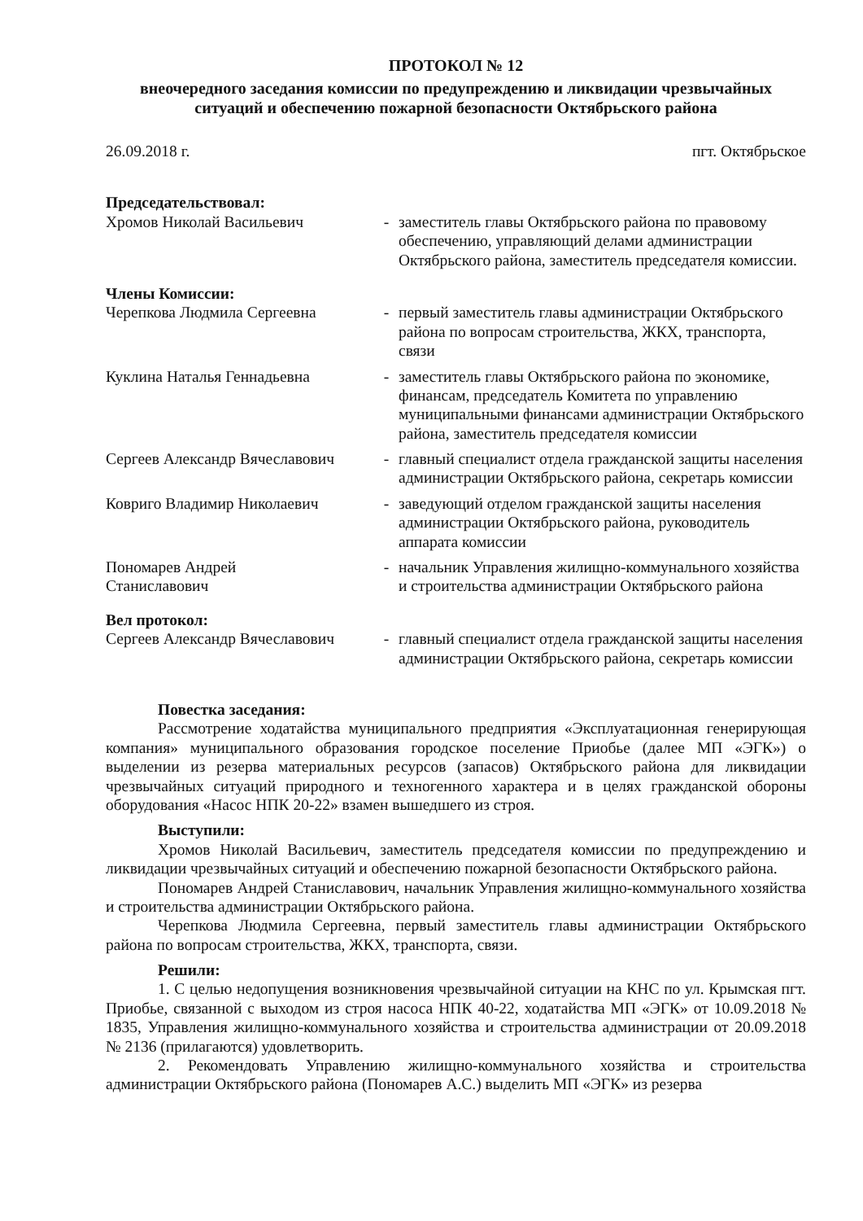ПРОТОКОЛ № 12
внеочередного заседания комиссии по предупреждению и ликвидации чрезвычайных ситуаций и обеспечению пожарной безопасности Октябрьского района
26.09.2018 г. пгт. Октябрьское
Председательствовал:
Хромов Николай Васильевич - заместитель главы Октябрьского района по правовому обеспечению, управляющий делами администрации Октябрьского района, заместитель председателя комиссии.
Члены Комиссии:
Черепкова Людмила Сергеевна - первый заместитель главы администрации Октябрьского района по вопросам строительства, ЖКХ, транспорта, связи
Куклина Наталья Геннадьевна - заместитель главы Октябрьского района по экономике, финансам, председатель Комитета по управлению муниципальными финансами администрации Октябрьского района, заместитель председателя комиссии
Сергеев Александр Вячеславович
- главный специалист отдела гражданской защиты населения администрации Октябрьского района, секретарь комиссии
Ковриго Владимир Николаевич - заведующий отделом гражданской защиты населения администрации Октябрьского района, руководитель аппарата комиссии
Пономарев Андрей
Станиславович
- начальник Управления жилищно-коммунального хозяйства и строительства администрации Октябрьского района
Вел протокол:
Сергеев Александр Вячеславович
- главный специалист отдела гражданской защиты населения администрации Октябрьского района, секретарь комиссии
Повестка заседания:
Рассмотрение ходатайства муниципального предприятия «Эксплуатационная генерирующая компания» муниципального образования городское поселение Приобье (далее МП «ЭГК») о выделении из резерва материальных ресурсов (запасов) Октябрьского района для ликвидации чрезвычайных ситуаций природного и техногенного характера и в целях гражданской обороны оборудования «Насос НПК 20-22» взамен вышедшего из строя.
Выступили:
Хромов Николай Васильевич, заместитель председателя комиссии по предупреждению и ликвидации чрезвычайных ситуаций и обеспечению пожарной безопасности Октябрьского района.
Пономарев Андрей Станиславович, начальник Управления жилищно-коммунального хозяйства и строительства администрации Октябрьского района.
Черепкова Людмила Сергеевна, первый заместитель главы администрации Октябрьского района по вопросам строительства, ЖКХ, транспорта, связи.
Решили:
1. С целью недопущения возникновения чрезвычайной ситуации на КНС по ул. Крымская пгт. Приобье, связанной с выходом из строя насоса НПК 40-22, ходатайства МП «ЭГК» от 10.09.2018 № 1835, Управления жилищно-коммунального хозяйства и строительства администрации от 20.09.2018 № 2136 (прилагаются) удовлетворить.
2. Рекомендовать Управлению жилищно-коммунального хозяйства и строительства администрации Октябрьского района (Пономарев А.С.) выделить МП «ЭГК» из резерва